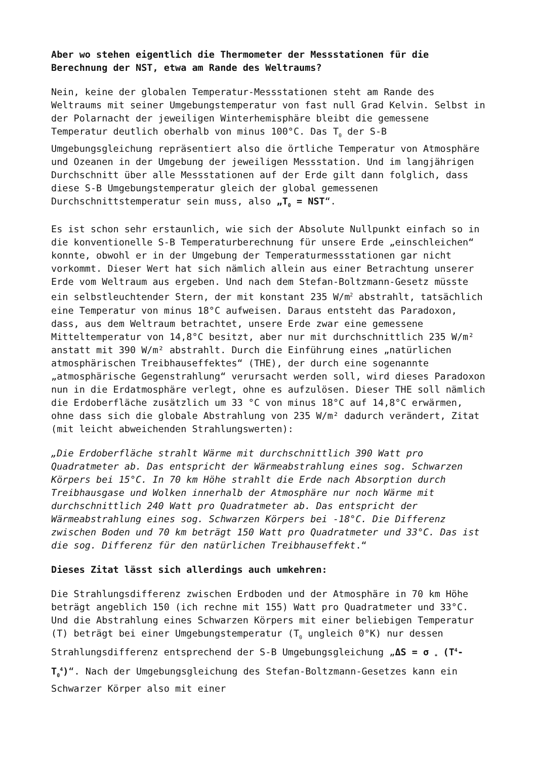Aber wo stehen eigentlich die Thermometer der Messstationen für die Berechnung der NST, etwa am Rande des Weltraums?
Nein, keine der globalen Temperatur-Messstationen steht am Rande des Weltraums mit seiner Umgebungstemperatur von fast null Grad Kelvin. Selbst in der Polarnacht der jeweiligen Winterhemisphäre bleibt die gemessene Temperatur deutlich oberhalb von minus 100°C. Das T<sub>0</sub> der S-B Umgebungsgleichung repräsentiert also die örtliche Temperatur von Atmosphäre und Ozeanen in der Umgebung der jeweiligen Messstation. Und im langjährigen Durchschnitt über alle Messstationen auf der Erde gilt dann folglich, dass diese S-B Umgebungstemperatur gleich der global gemessenen Durchschnittstemperatur sein muss, also „T<sub>0</sub> = NST“.
Es ist schon sehr erstaunlich, wie sich der Absolute Nullpunkt einfach so in die konventionelle S-B Temperaturberechnung für unsere Erde „einschleichen“ konnte, obwohl er in der Umgebung der Temperaturmessstationen gar nicht vorkommt. Dieser Wert hat sich nämlich allein aus einer Betrachtung unserer Erde vom Weltraum aus ergeben. Und nach dem Stefan-Boltzmann-Gesetz müsste ein selbstleuchtender Stern, der mit konstant 235 W/m<sup>2</sup> abstrahlt, tatsächlich eine Temperatur von minus 18°C aufweisen. Daraus entsteht das Paradoxon, dass, aus dem Weltraum betrachtet, unsere Erde zwar eine gemessene Mitteltemperatur von 14,8°C besitzt, aber nur mit durchschnittlich 235 W/m² anstatt mit 390 W/m² abstrahlt. Durch die Einführung eines „natürlichen atmosphärischen Treibhauseffektes“ (THE), der durch eine sogenannte „atmosphärische Gegenstrahlung“ verursacht werden soll, wird dieses Paradoxon nun in die Erdatmosphäre verlegt, ohne es aufzulösen. Dieser THE soll nämlich die Erdoberfläche zusätzlich um 33 °C von minus 18°C auf 14,8°C erwärmen, ohne dass sich die globale Abstrahlung von 235 W/m² dadurch verändert, Zitat (mit leicht abweichenden Strahlungswerten):
„Die Erdoberfläche strahlt Wärme mit durchschnittlich 390 Watt pro Quadratmeter ab. Das entspricht der Wärmeabstrahlung eines sog. Schwarzen Körpers bei 15°C. In 70 km Höhe strahlt die Erde nach Absorption durch Treibhausgase und Wolken innerhalb der Atmosphäre nur noch Wärme mit durchschnittlich 240 Watt pro Quadratmeter ab. Das entspricht der Wärmeabstrahlung eines sog. Schwarzen Körpers bei -18°C. Die Differenz zwischen Boden und 70 km beträgt 150 Watt pro Quadratmeter und 33°C. Das ist die sog. Differenz für den natürlichen Treibhauseffekt.“
Dieses Zitat lässt sich allerdings auch umkehren:
Die Strahlungsdifferenz zwischen Erdboden und der Atmosphäre in 70 km Höhe beträgt angeblich 150 (ich rechne mit 155) Watt pro Quadratmeter und 33°C. Und die Abstrahlung eines Schwarzen Körpers mit einer beliebigen Temperatur (T) beträgt bei einer Umgebungstemperatur (T<sub>0</sub> ungleich 0°K) nur dessen Strahlungsdifferenz entsprechend der S-B Umgebungsgleichung „ΔS = σ <sub>*</sub> (T<sup>4</sup>-T<sub>0</sub><sup>4</sup>)“. Nach der Umgebungsgleichung des Stefan-Boltzmann-Gesetzes kann ein Schwarzer Körper also mit einer